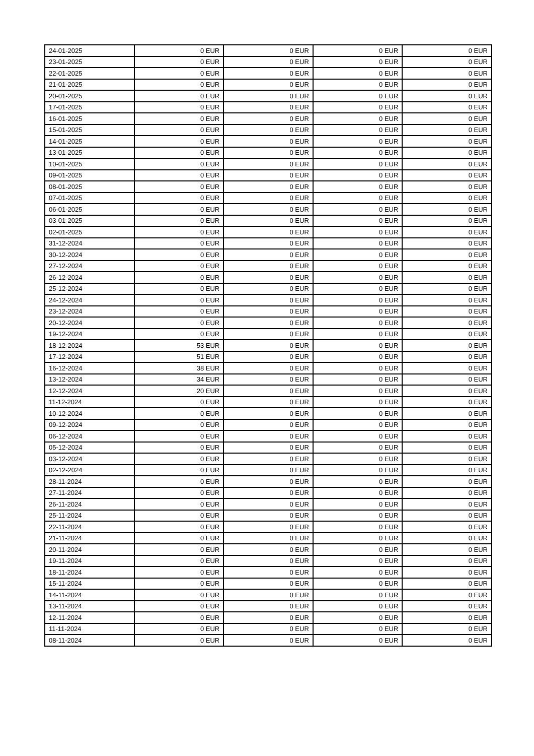| 24-01-2025 | 0 EUR | 0 EUR | 0 EUR | 0 EUR |
| 23-01-2025 | 0 EUR | 0 EUR | 0 EUR | 0 EUR |
| 22-01-2025 | 0 EUR | 0 EUR | 0 EUR | 0 EUR |
| 21-01-2025 | 0 EUR | 0 EUR | 0 EUR | 0 EUR |
| 20-01-2025 | 0 EUR | 0 EUR | 0 EUR | 0 EUR |
| 17-01-2025 | 0 EUR | 0 EUR | 0 EUR | 0 EUR |
| 16-01-2025 | 0 EUR | 0 EUR | 0 EUR | 0 EUR |
| 15-01-2025 | 0 EUR | 0 EUR | 0 EUR | 0 EUR |
| 14-01-2025 | 0 EUR | 0 EUR | 0 EUR | 0 EUR |
| 13-01-2025 | 0 EUR | 0 EUR | 0 EUR | 0 EUR |
| 10-01-2025 | 0 EUR | 0 EUR | 0 EUR | 0 EUR |
| 09-01-2025 | 0 EUR | 0 EUR | 0 EUR | 0 EUR |
| 08-01-2025 | 0 EUR | 0 EUR | 0 EUR | 0 EUR |
| 07-01-2025 | 0 EUR | 0 EUR | 0 EUR | 0 EUR |
| 06-01-2025 | 0 EUR | 0 EUR | 0 EUR | 0 EUR |
| 03-01-2025 | 0 EUR | 0 EUR | 0 EUR | 0 EUR |
| 02-01-2025 | 0 EUR | 0 EUR | 0 EUR | 0 EUR |
| 31-12-2024 | 0 EUR | 0 EUR | 0 EUR | 0 EUR |
| 30-12-2024 | 0 EUR | 0 EUR | 0 EUR | 0 EUR |
| 27-12-2024 | 0 EUR | 0 EUR | 0 EUR | 0 EUR |
| 26-12-2024 | 0 EUR | 0 EUR | 0 EUR | 0 EUR |
| 25-12-2024 | 0 EUR | 0 EUR | 0 EUR | 0 EUR |
| 24-12-2024 | 0 EUR | 0 EUR | 0 EUR | 0 EUR |
| 23-12-2024 | 0 EUR | 0 EUR | 0 EUR | 0 EUR |
| 20-12-2024 | 0 EUR | 0 EUR | 0 EUR | 0 EUR |
| 19-12-2024 | 0 EUR | 0 EUR | 0 EUR | 0 EUR |
| 18-12-2024 | 53 EUR | 0 EUR | 0 EUR | 0 EUR |
| 17-12-2024 | 51 EUR | 0 EUR | 0 EUR | 0 EUR |
| 16-12-2024 | 38 EUR | 0 EUR | 0 EUR | 0 EUR |
| 13-12-2024 | 34 EUR | 0 EUR | 0 EUR | 0 EUR |
| 12-12-2024 | 20 EUR | 0 EUR | 0 EUR | 0 EUR |
| 11-12-2024 | 0 EUR | 0 EUR | 0 EUR | 0 EUR |
| 10-12-2024 | 0 EUR | 0 EUR | 0 EUR | 0 EUR |
| 09-12-2024 | 0 EUR | 0 EUR | 0 EUR | 0 EUR |
| 06-12-2024 | 0 EUR | 0 EUR | 0 EUR | 0 EUR |
| 05-12-2024 | 0 EUR | 0 EUR | 0 EUR | 0 EUR |
| 03-12-2024 | 0 EUR | 0 EUR | 0 EUR | 0 EUR |
| 02-12-2024 | 0 EUR | 0 EUR | 0 EUR | 0 EUR |
| 28-11-2024 | 0 EUR | 0 EUR | 0 EUR | 0 EUR |
| 27-11-2024 | 0 EUR | 0 EUR | 0 EUR | 0 EUR |
| 26-11-2024 | 0 EUR | 0 EUR | 0 EUR | 0 EUR |
| 25-11-2024 | 0 EUR | 0 EUR | 0 EUR | 0 EUR |
| 22-11-2024 | 0 EUR | 0 EUR | 0 EUR | 0 EUR |
| 21-11-2024 | 0 EUR | 0 EUR | 0 EUR | 0 EUR |
| 20-11-2024 | 0 EUR | 0 EUR | 0 EUR | 0 EUR |
| 19-11-2024 | 0 EUR | 0 EUR | 0 EUR | 0 EUR |
| 18-11-2024 | 0 EUR | 0 EUR | 0 EUR | 0 EUR |
| 15-11-2024 | 0 EUR | 0 EUR | 0 EUR | 0 EUR |
| 14-11-2024 | 0 EUR | 0 EUR | 0 EUR | 0 EUR |
| 13-11-2024 | 0 EUR | 0 EUR | 0 EUR | 0 EUR |
| 12-11-2024 | 0 EUR | 0 EUR | 0 EUR | 0 EUR |
| 11-11-2024 | 0 EUR | 0 EUR | 0 EUR | 0 EUR |
| 08-11-2024 | 0 EUR | 0 EUR | 0 EUR | 0 EUR |